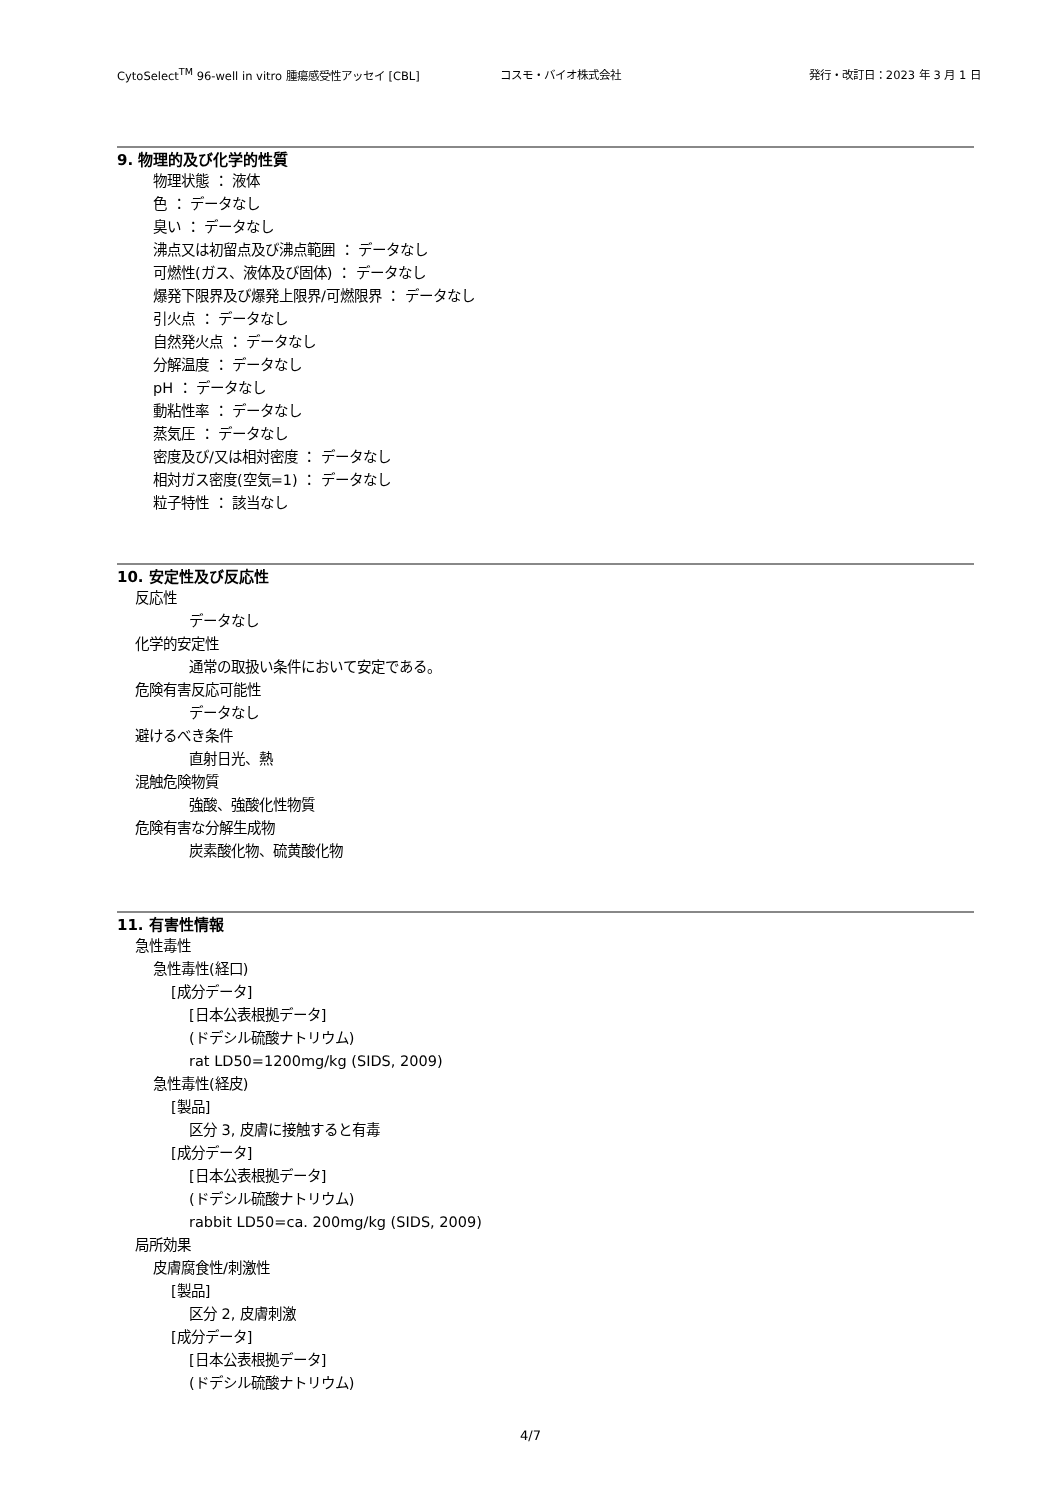CytoSelect<sup>TM</sup> 96-well in vitro 腫瘍感受性アッセイ [CBL] コスモ・バイオ株式会社 発行・改訂日：2023 年 3 月 1 日
9. 物理的及び化学的性質
物理状態 ： 液体
色 ： データなし
臭い ： データなし
沸点又は初留点及び沸点範囲 ： データなし
可燃性(ガス、液体及び固体) ： データなし
爆発下限界及び爆発上限界/可燃限界 ： データなし
引火点 ： データなし
自然発火点 ： データなし
分解温度 ： データなし
pH ： データなし
動粘性率 ： データなし
蒸気圧 ： データなし
密度及び/又は相対密度 ： データなし
相対ガス密度(空気=1) ： データなし
粒子特性 ： 該当なし
10. 安定性及び反応性
反応性
データなし
化学的安定性
通常の取扱い条件において安定である。
危険有害反応可能性
データなし
避けるべき条件
直射日光、熱
混触危険物質
強酸、強酸化性物質
危険有害な分解生成物
炭素酸化物、硫黄酸化物
11. 有害性情報
急性毒性
急性毒性(経口)
[成分データ]
[日本公表根拠データ]
(ドデシル硫酸ナトリウム)
rat LD50=1200mg/kg (SIDS, 2009)
急性毒性(経皮)
[製品]
区分 3, 皮膚に接触すると有毒
[成分データ]
[日本公表根拠データ]
(ドデシル硫酸ナトリウム)
rabbit LD50=ca. 200mg/kg (SIDS, 2009)
局所効果
皮膚腐食性/刺激性
[製品]
区分 2, 皮膚刺激
[成分データ]
[日本公表根拠データ]
(ドデシル硫酸ナトリウム)
4/7